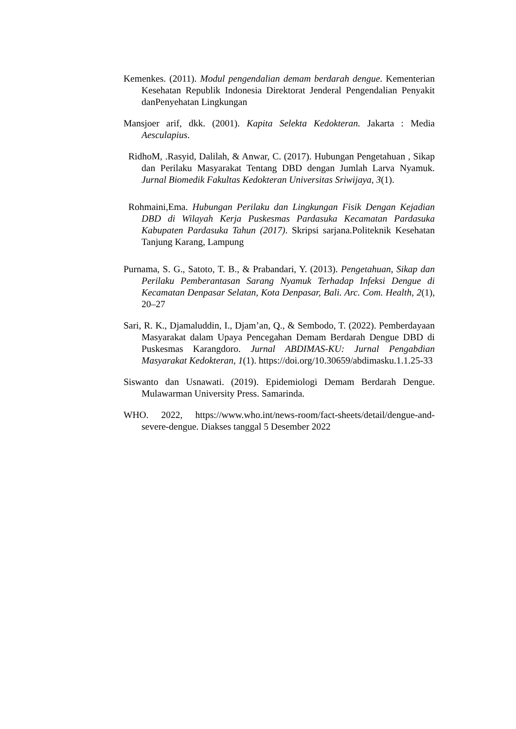Kemenkes. (2011). Modul pengendalian demam berdarah dengue. Kementerian Kesehatan Republik Indonesia Direktorat Jenderal Pengendalian Penyakit danPenyehatan Lingkungan
Mansjoer arif, dkk. (2001). Kapita Selekta Kedokteran. Jakarta : Media Aesculapius.
RidhoM, .Rasyid, Dalilah, & Anwar, C. (2017). Hubungan Pengetahuan , Sikap dan Perilaku Masyarakat Tentang DBD dengan Jumlah Larva Nyamuk. Jurnal Biomedik Fakultas Kedokteran Universitas Sriwijaya, 3(1).
Rohmaini,Ema. Hubungan Perilaku dan Lingkungan Fisik Dengan Kejadian DBD di Wilayah Kerja Puskesmas Pardasuka Kecamatan Pardasuka Kabupaten Pardasuka Tahun (2017). Skripsi sarjana.Politeknik Kesehatan Tanjung Karang, Lampung
Purnama, S. G., Satoto, T. B., & Prabandari, Y. (2013). Pengetahuan, Sikap dan Perilaku Pemberantasan Sarang Nyamuk Terhadap Infeksi Dengue di Kecamatan Denpasar Selatan, Kota Denpasar, Bali. Arc. Com. Health, 2(1), 20–27
Sari, R. K., Djamaluddin, I., Djam’an, Q., & Sembodo, T. (2022). Pemberdayaan Masyarakat dalam Upaya Pencegahan Demam Berdarah Dengue DBD di Puskesmas Karangdoro. Jurnal ABDIMAS-KU: Jurnal Pengabdian Masyarakat Kedokteran, 1(1). https://doi.org/10.30659/abdimasku.1.1.25-33
Siswanto dan Usnawati. (2019). Epidemiologi Demam Berdarah Dengue. Mulawarman University Press. Samarinda.
WHO. 2022, https://www.who.int/news-room/fact-sheets/detail/dengue-and-severe-dengue. Diakses tanggal 5 Desember 2022